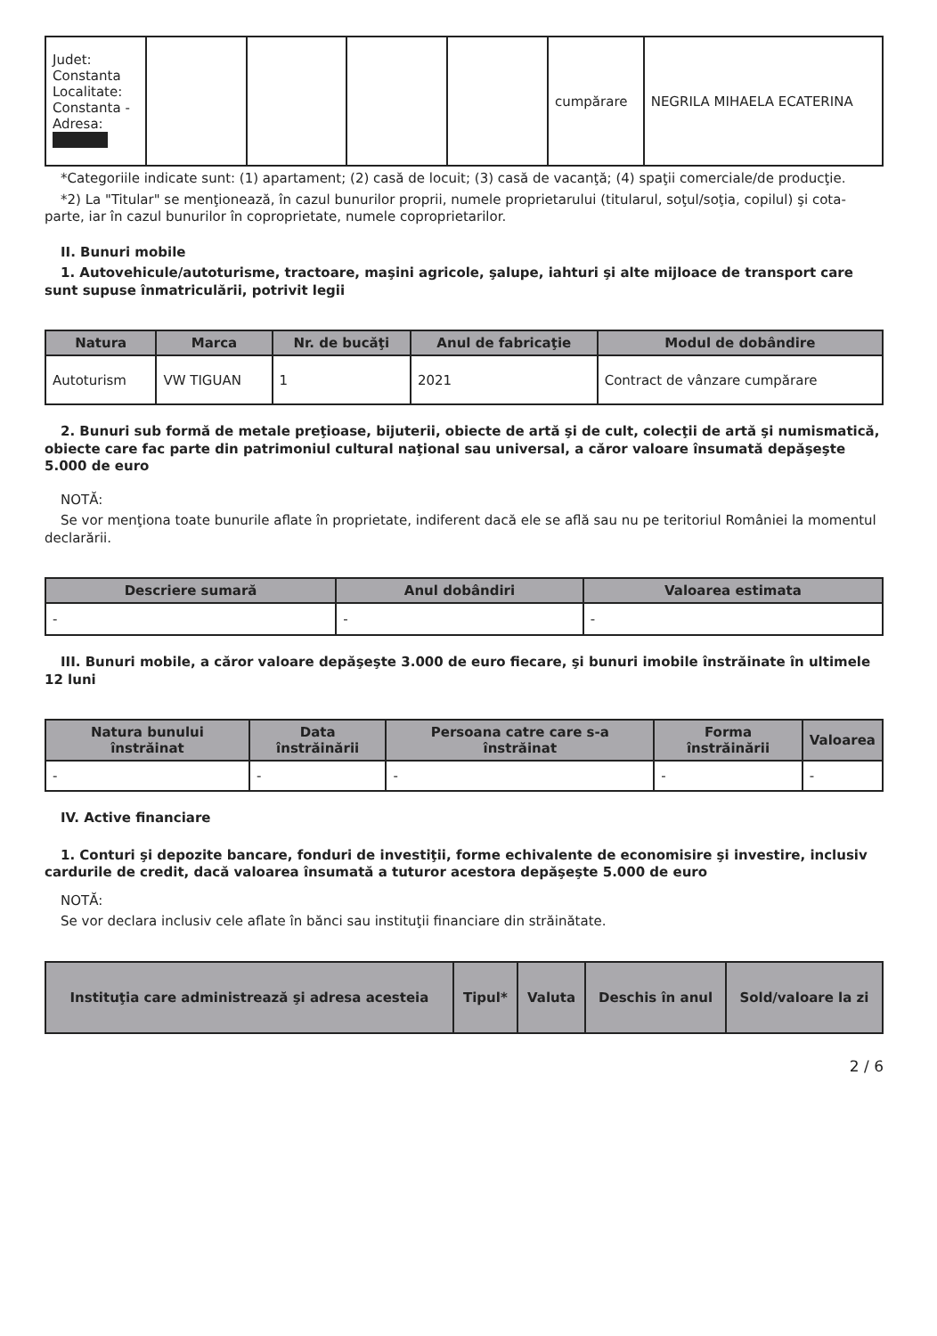| Judet: Constanta Localitate: Constanta - Adresa: | | | | | cumpărare | NEGRILA MIHAELA ECATERINA |
*Categoriile indicate sunt: (1) apartament; (2) casă de locuit; (3) casă de vacanţă; (4) spaţii comerciale/de producţie.
*2) La "Titular" se menţionează, în cazul bunurilor proprii, numele proprietarului (titularul, soţul/soţia, copilul) şi cota-parte, iar în cazul bunurilor în coproprietate, numele coproprietarilor.
II. Bunuri mobile
1. Autovehicule/autoturisme, tractoare, maşini agricole, şalupe, iahturi şi alte mijloace de transport care sunt supuse înmatriculării, potrivit legii
| Natura | Marca | Nr. de bucăţi | Anul de fabricaţie | Modul de dobândire |
| --- | --- | --- | --- | --- |
| Autoturism | VW TIGUAN | 1 | 2021 | Contract de vânzare cumpărare |
2. Bunuri sub formă de metale preţioase, bijuterii, obiecte de artă şi de cult, colecţii de artă şi numismatică, obiecte care fac parte din patrimoniul cultural naţional sau universal, a căror valoare însumată depăşeşte 5.000 de euro
NOTĂ:
Se vor menţiona toate bunurile aflate în proprietate, indiferent dacă ele se află sau nu pe teritoriul României la momentul declarării.
| Descriere sumară | Anul dobândiri | Valoarea estimata |
| --- | --- | --- |
| - | - | - |
III. Bunuri mobile, a căror valoare depăşeşte 3.000 de euro fiecare, şi bunuri imobile înstrăinate în ultimele 12 luni
| Natura bunului înstrăinat | Data înstrăinării | Persoana catre care s-a înstrăinat | Forma înstrăinării | Valoarea |
| --- | --- | --- | --- | --- |
| - | - | - | - | - |
IV. Active financiare
1. Conturi şi depozite bancare, fonduri de investiţii, forme echivalente de economisire şi investire, inclusiv cardurile de credit, dacă valoarea însumată a tuturor acestora depăşeşte 5.000 de euro
NOTĂ:
Se vor declara inclusiv cele aflate în bănci sau instituţii financiare din străinătate.
| Instituţia care administrează şi adresa acesteia | Tipul* | Valuta | Deschis în anul | Sold/valoare la zi |
| --- | --- | --- | --- | --- |
2 / 6